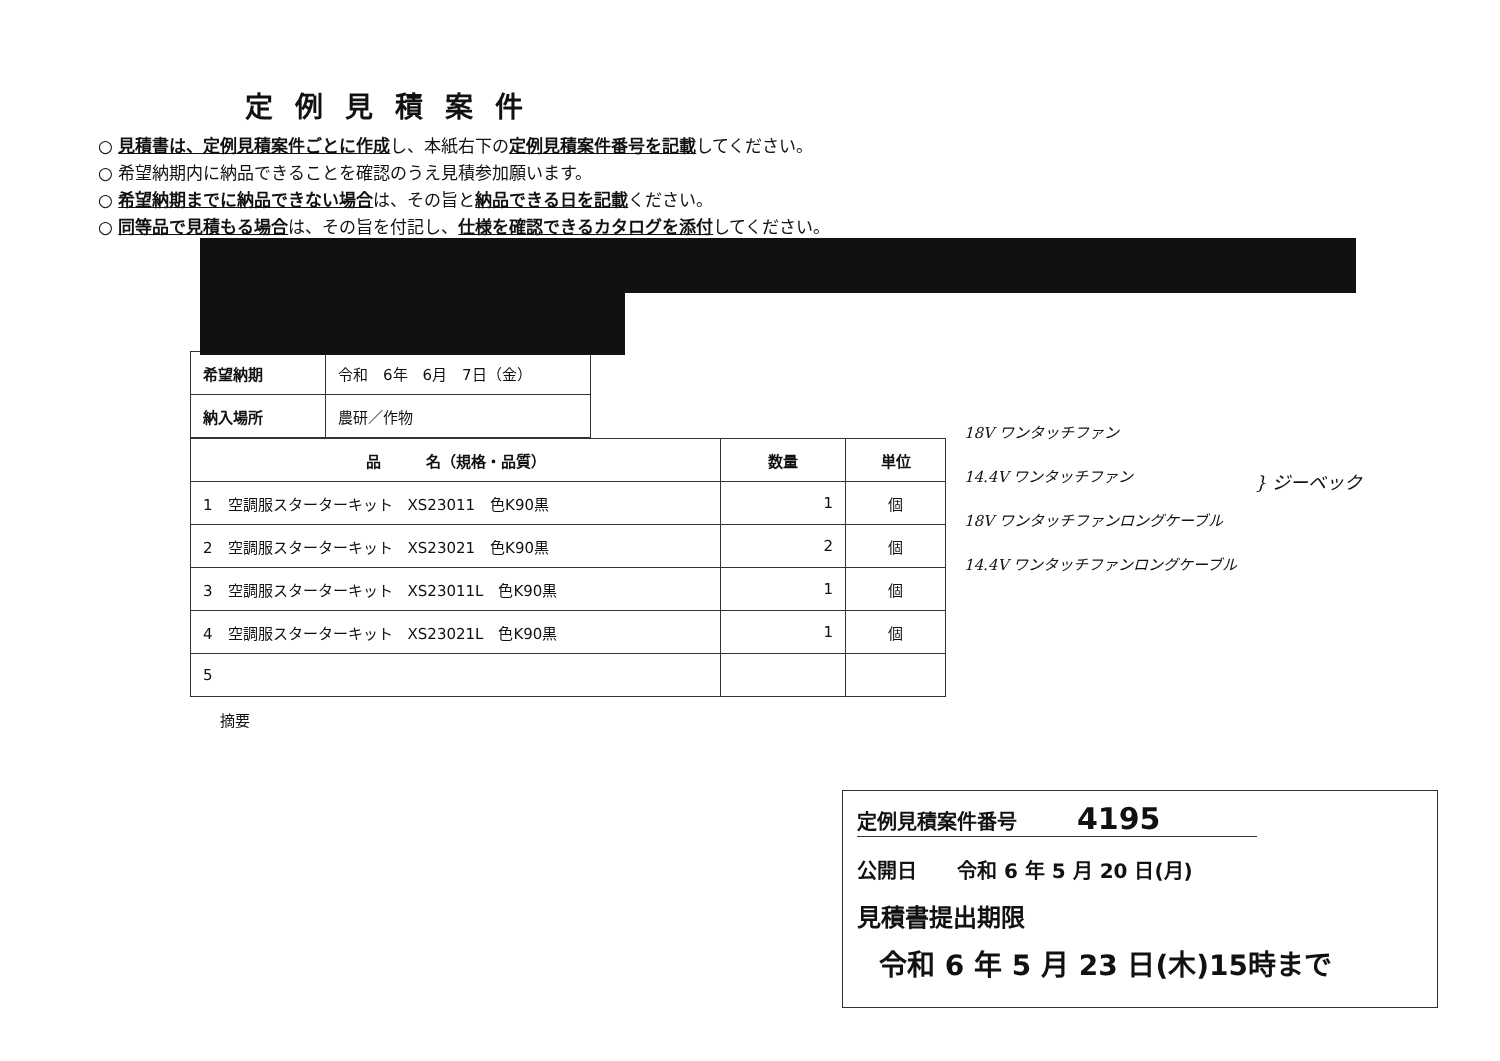定例見積案件
○ 見積書は、定例見積案件ごとに作成し、本紙右下の定例見積案件番号を記載してください。
○ 希望納期内に納品できることを確認のうえ見積参加願います。
○ 希望納期までに納品できない場合は、その旨と納品できる日を記載ください。
○ 同等品で見積もる場合は、その旨を付記し、仕様を確認できるカタログを添付してください。
| 希望納期 | 令和 6年 6月 7日（金） |
| 納入場所 | 農研／作物 |
| 品 名（規格・品質） | 数量 | 単位 |
| --- | --- | --- |
| 1 空調服スターターキット XS23011 色K90黒 | 1 | 個 |
| 2 空調服スターターキット XS23021 色K90黒 | 2 | 個 |
| 3 空調服スターターキット XS23011L 色K90黒 | 1 | 個 |
| 4 空調服スターターキット XS23021L 色K90黒 | 1 | 個 |
| 5 | | |
摘要
18V ワンタッチファン
14.4V ワンタッチファン
18V ワンタッチファンロングケーブル
14.4V ワンタッチファンロングケーブル
} ジーベック
定例見積案件番号　　　4195
公開日　　令和 6 年 5 月 20 日(月)
見積書提出期限
令和 6 年 5 月 23 日(木)15時まで